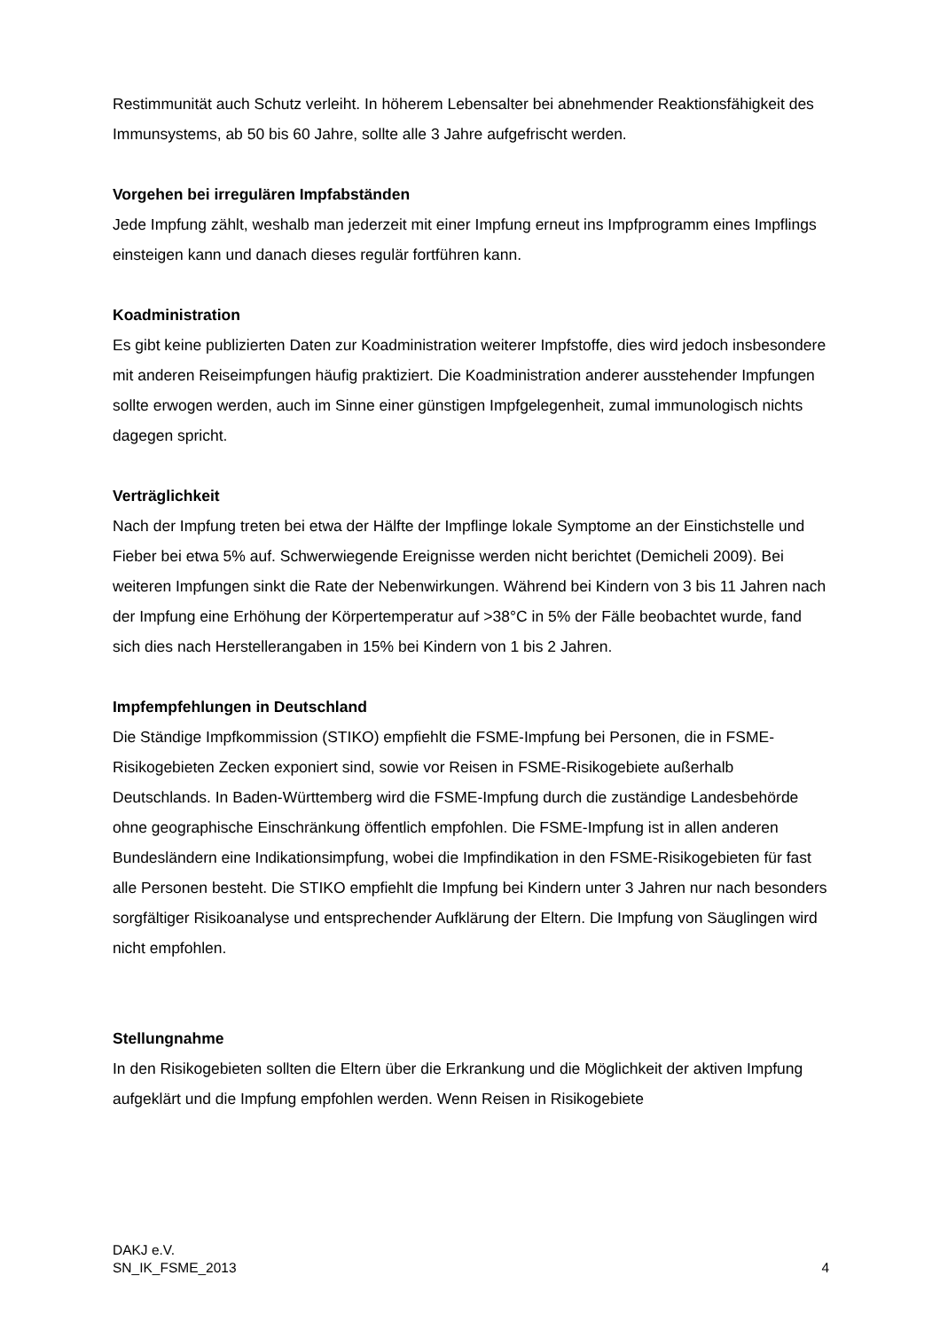Restimmunität auch Schutz verleiht. In höherem Lebensalter bei abnehmender Reaktionsfähigkeit des Immunsystems, ab 50 bis 60 Jahre, sollte alle 3 Jahre aufgefrischt werden.
Vorgehen bei irregulären Impfabständen
Jede Impfung zählt, weshalb man jederzeit mit einer Impfung erneut ins Impfprogramm eines Impflings einsteigen kann und danach dieses regulär fortführen kann.
Koadministration
Es gibt keine publizierten Daten zur Koadministration weiterer Impfstoffe, dies wird jedoch insbesondere mit anderen Reiseimpfungen häufig praktiziert. Die Koadministration anderer ausstehender Impfungen sollte erwogen werden, auch im Sinne einer günstigen Impfgelegenheit, zumal immunologisch nichts dagegen spricht.
Verträglichkeit
Nach der Impfung treten bei etwa der Hälfte der Impflinge lokale Symptome an der Einstichstelle und Fieber bei etwa 5% auf. Schwerwiegende Ereignisse werden nicht berichtet (Demicheli 2009). Bei weiteren Impfungen sinkt die Rate der Nebenwirkungen. Während bei Kindern von 3 bis 11 Jahren nach der Impfung eine Erhöhung der Körpertemperatur auf >38°C in 5% der Fälle beobachtet wurde, fand sich dies nach Herstellerangaben in 15% bei Kindern von 1 bis 2 Jahren.
Impfempfehlungen in Deutschland
Die Ständige Impfkommission (STIKO) empfiehlt die FSME-Impfung bei Personen, die in FSME-Risikogebieten Zecken exponiert sind, sowie vor Reisen in FSME-Risikogebiete außerhalb Deutschlands. In Baden-Württemberg wird die FSME-Impfung durch die zuständige Landesbehörde ohne geographische Einschränkung öffentlich empfohlen. Die FSME-Impfung ist in allen anderen Bundesländern eine Indikationsimpfung, wobei die Impfindikation in den FSME-Risikogebieten für fast alle Personen besteht. Die STIKO empfiehlt die Impfung bei Kindern unter 3 Jahren nur nach besonders sorgfältiger Risikoanalyse und entsprechender Aufklärung der Eltern. Die Impfung von Säuglingen wird nicht empfohlen.
Stellungnahme
In den Risikogebieten sollten die Eltern über die Erkrankung und die Möglichkeit der aktiven Impfung aufgeklärt und die Impfung empfohlen werden. Wenn Reisen in Risikogebiete
DAKJ e.V.
SN_IK_FSME_2013
4